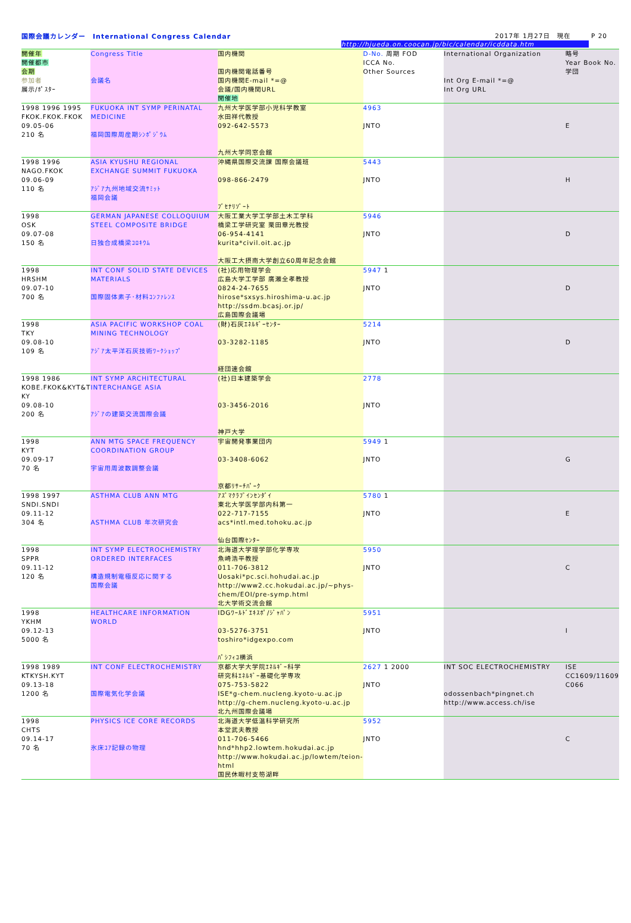国際会議カレンダー　International Congress Calendar 2017年 1月27日　現在　　　P 20
http://hjueda.on.coocan.jp/bic/calendar/icddata.htm
| 開催年 開催都市 会期 参加者 展示/ﾎﾟｽﾀｰ | Congress Title 会議名 | 国内機関 国内機関電話番号 国内機関E-mail *=@ 会議/国内機関URL 開催地 | D-No. 周期 FOD ICCA No. Other Sources | International Organization Int Org E-mail *=@ Int Org URL | 略号 Year Book No. 学団 |
| 1998 1996 1995 FKOK.FKOK.FKOK 09.05-06 210 名 | FUKUOKA INT SYMP PERINATAL MEDICINE 福岡国際周産期ｼﾝﾎﾟｼﾞｳﾑ | 九州大学医学部小児科学教室 水田祥代教授 092-642-5573 九州大学同窓会館 | 4963 JNTO | | E |
| 1998 1996 NAGO.FKOK 09.06-09 110 名 | ASIA KYUSHU REGIONAL EXCHANGE SUMMIT FUKUOKA ｱｼﾞｱ九州地域交流ｻﾐｯﾄ 福岡会議 | 沖縄県国際交流課 国際会議班 098-866-2479 ﾌﾞｾﾅﾘｿﾞｰﾄ | 5443 JNTO | | H |
| 1998 OSK 09.07-08 150 名 | GERMAN JAPANESE COLLOQUIUM STEEL COMPOSITE BRIDGE 日独合成橋梁ｺﾛｷｳﾑ | 大阪工業大学工学部土木工学科 橋梁工学研究室 栗田章光教授 06-954-4141 kurita*civil.oit.ac.jp 大阪工大摂南大学創立60周年記念会館 | 5946 JNTO | | D |
| 1998 HRSHM 09.07-10 700 名 | INT CONF SOLID STATE DEVICES MATERIALS 国際固体素子･材料ｺﾝﾌｧﾚﾝｽ | (社)応用物理学会 広島大学工学部 廣瀬全孝教授 0824-24-7655 hirose*sxsys.hiroshima-u.ac.jp http://ssdm.bcasj.or.jp/ 広島国際会議場 | 5947 1 JNTO | | D |
| 1998 TKY 09.08-10 109 名 | ASIA PACIFIC WORKSHOP COAL MINING TECHNOLOGY ｱｼﾞｱ太平洋石灰技術ﾜｰｸｼｮｯﾌﾟ | (財)石灰ｴﾈﾙｷﾞｰｾﾝﾀｰ 03-3282-1185 経団連会館 | 5214 JNTO | | D |
| 1998 1986 KOBE.FKOK&KYT&T KY 09.08-10 200 名 | INT SYMP ARCHITECTURAL INTERCHANGE ASIA ｱｼﾞｱの建築交流国際会議 | (社)日本建築学会 03-3456-2016 神戸大学 | 2778 JNTO | | |
| 1998 KYT 09.09-17 70 名 | ANN MTG SPACE FREQUENCY COORDINATION GROUP 宇宙用周波数調整会議 | 宇宙開発事業団内 03-3408-6062 京都ﾘｻｰﾁﾊﾟｰｸ | 5949 1 JNTO | | G |
| 1998 1997 SNDI.SNDI 09.11-12 304 名 | ASTHMA CLUB ANN MTG ASTHMA CLUB 年次研究会 | ｱｽﾞﾏｸﾗﾌﾞｲﾝｾﾝﾀﾞｲ 東北大学医学部内科第一 022-717-7155 acs*intl.med.tohoku.ac.jp 仙台国際ｾﾝﾀｰ | 5780 1 JNTO | | E |
| 1998 SPPR 09.11-12 120 名 | INT SYMP ELECTROCHEMISTRY ORDERED INTERFACES 構造規制電極反応に関する 国際会議 | 北海道大学理学部化学専攻 魚崎浩平教授 011-706-3812 Uosaki*pc.sci.hohudai.ac.jp http://www2.cc.hokudai.ac.jp/~phys-chem/EOI/pre-symp.html 北大学術交流会館 | 5950 JNTO | | C |
| 1998 YKHM 09.12-13 5000 名 | HEALTHCARE INFORMATION WORLD | IDGﾜｰﾙﾄﾞｴｷｽﾎﾟ/ｼﾞｬﾊﾟﾝ 03-5276-3751 toshiro*idgexpo.com ﾊﾟｼﾌｨｺ横浜 | 5951 JNTO | | I |
| 1998 1989 KTKYSH.KYT 09.13-18 1200 名 | INT CONF ELECTROCHEMISTRY 国際電気化学会議 | 京都大学大学院ｴﾈﾙｷﾞｰ科学 研究科ｴﾈﾙｷﾞｰ基礎化学専攻 075-753-5822 ISE*g-chem.nucleng.kyoto-u.ac.jp http://g-chem.nucleng.kyoto-u.ac.jp 北九州国際会議場 | 2627 1 2000 JNTO | INT SOC ELECTROCHEMISTRY odossenbach*pingnet.ch http://www.access.ch/ise | ISE CC1609/11609 C066 |
| 1998 CHTS 09.14-17 70 名 | PHYSICS ICE CORE RECORDS 氷床ｺｱ記録の物理 | 北海道大学低温科学研究所 本堂武夫教授 011-706-5466 hnd*hhp2.lowtem.hokudai.ac.jp http://www.hokudai.ac.jp/lowtem/teion-html 国民休暇村支笏湖畔 | 5952 JNTO | | C |